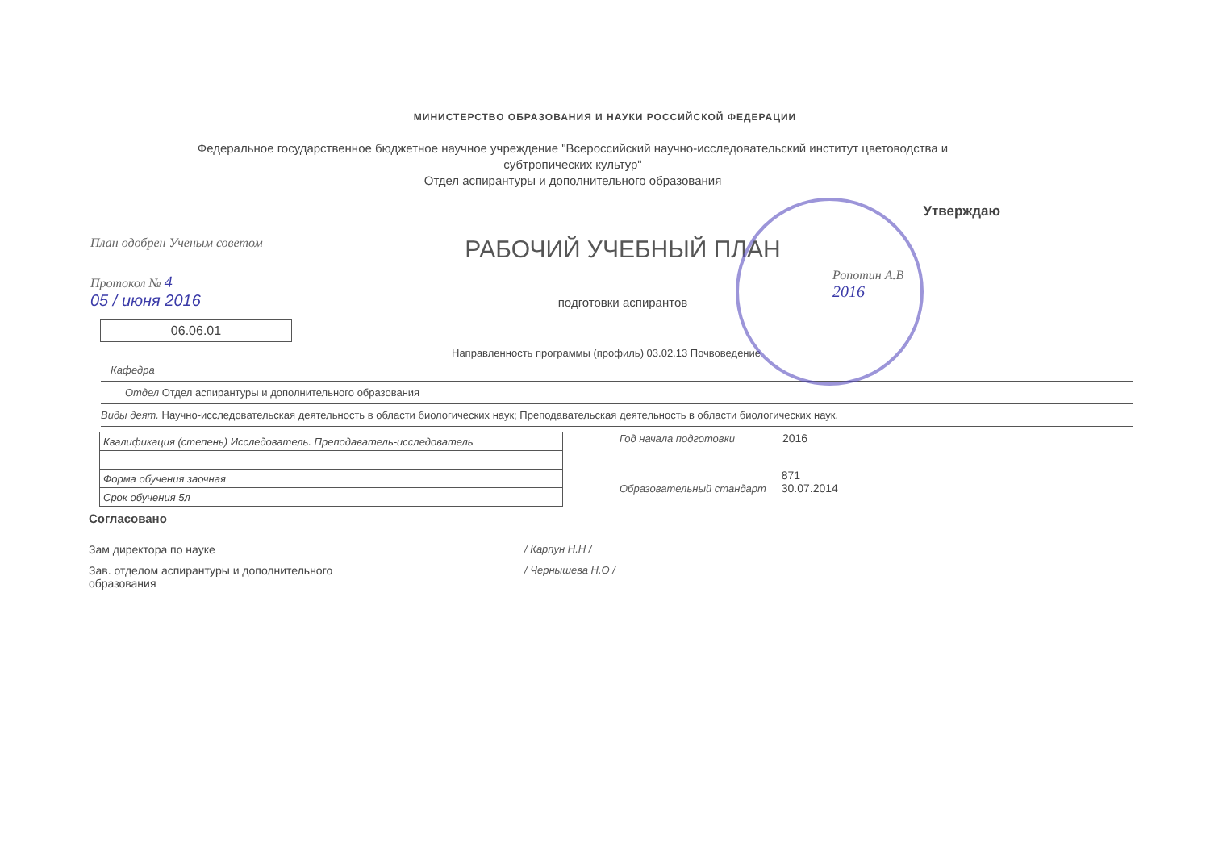МИНИСТЕРСТВО ОБРАЗОВАНИЯ И НАУКИ РОССИЙСКОЙ ФЕДЕРАЦИИ
Федеральное государственное бюджетное научное учреждение "Всероссийский научно-исследовательский институт цветоводства и субтропических культур"
Отдел аспирантуры и дополнительного образования
Утверждаю
План одобрен Ученым советом
Протокол № 4
05 / июня 2016
06.06.01
РАБОЧИЙ УЧЕБНЫЙ ПЛАН
подготовки аспирантов
Ропотин А.В
2016
Направленность программы (профиль) 03.02.13 Почвоведение
Кафедра
Отдел Отдел аспирантуры и дополнительного образования
Виды деят. Научно-исследовательская деятельность в области биологических наук; Преподавательская деятельность в области биологических наук.
| Квалификация (степень) Исследователь. Преподаватель-исследователь |
| Форма обучения заочная |
| Срок обучения 5л |
Год начала подготовки 2016
Образовательный стандарт 871
30.07.2014
Согласовано
Зам директора по науке / Карпун Н.Н /
Зав. отделом аспирантуры и дополнительного
образования
/ Чернышева Н.О /